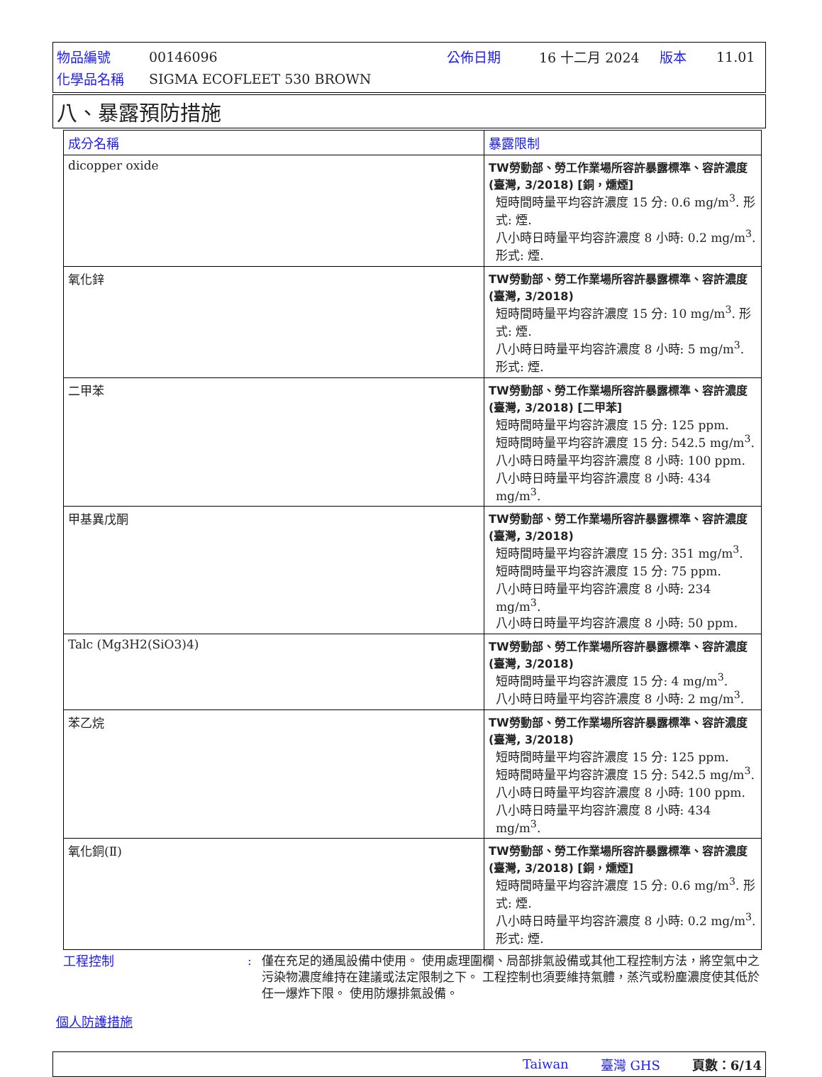| 物品編號 | 00146096 | 公佈日期 | 16 十二月 2024 | 版本 | 11.01 |
| 化學品名稱 | SIGMA ECOFLEET 530 BROWN | | | | |
八、暴露預防措施
| 成分名稱 | 暴露限制 |
| --- | --- |
| dicopper oxide | TW勞動部、勞工作業場所容許暴露標準、容許濃度 (臺灣, 3/2018) [銅，燻煙] 短時間時量平均容許濃度 15 分: 0.6 mg/m<sup>3</sup>. 形式: 煙. 八小時日時量平均容許濃度 8 小時: 0.2 mg/m<sup>3</sup>. 形式: 煙. |
| 氧化鋅 | TW勞動部、勞工作業場所容許暴露標準、容許濃度 (臺灣, 3/2018) 短時間時量平均容許濃度 15 分: 10 mg/m<sup>3</sup>. 形式: 煙. 八小時日時量平均容許濃度 8 小時: 5 mg/m<sup>3</sup>. 形式: 煙. |
| 二甲苯 | TW勞動部、勞工作業場所容許暴露標準、容許濃度 (臺灣, 3/2018) [二甲苯] 短時間時量平均容許濃度 15 分: 125 ppm. 短時間時量平均容許濃度 15 分: 542.5 mg/m<sup>3</sup>. 八小時日時量平均容許濃度 8 小時: 100 ppm. 八小時日時量平均容許濃度 8 小時: 434 mg/m<sup>3</sup>. |
| 甲基異戊酮 | TW勞動部、勞工作業場所容許暴露標準、容許濃度 (臺灣, 3/2018) 短時間時量平均容許濃度 15 分: 351 mg/m<sup>3</sup>. 短時間時量平均容許濃度 15 分: 75 ppm. 八小時日時量平均容許濃度 8 小時: 234 mg/m<sup>3</sup>. 八小時日時量平均容許濃度 8 小時: 50 ppm. |
| Talc (Mg3H2(SiO3)4) | TW勞動部、勞工作業場所容許暴露標準、容許濃度 (臺灣, 3/2018) 短時間時量平均容許濃度 15 分: 4 mg/m<sup>3</sup>. 八小時日時量平均容許濃度 8 小時: 2 mg/m<sup>3</sup>. |
| 苯乙烷 | TW勞動部、勞工作業場所容許暴露標準、容許濃度 (臺灣, 3/2018) 短時間時量平均容許濃度 15 分: 125 ppm. 短時間時量平均容許濃度 15 分: 542.5 mg/m<sup>3</sup>. 八小時日時量平均容許濃度 8 小時: 100 ppm. 八小時日時量平均容許濃度 8 小時: 434 mg/m<sup>3</sup>. |
| 氧化銅(Ⅱ) | TW勞動部、勞工作業場所容許暴露標準、容許濃度 (臺灣, 3/2018) [銅，燻煙] 短時間時量平均容許濃度 15 分: 0.6 mg/m<sup>3</sup>. 形式: 煙. 八小時日時量平均容許濃度 8 小時: 0.2 mg/m<sup>3</sup>. 形式: 煙. |
工程控制 : 僅在充足的通風設備中使用。 使用處理圍欄、局部排氣設備或其他工程控制方法，將空氣中之污染物濃度維持在建議或法定限制之下。 工程控制也須要維持氣體，蒸汽或粉塵濃度使其低於任一爆炸下限。 使用防爆排氣設備。
個人防護措施
Taiwan 臺灣 GHS 頁數：6/14